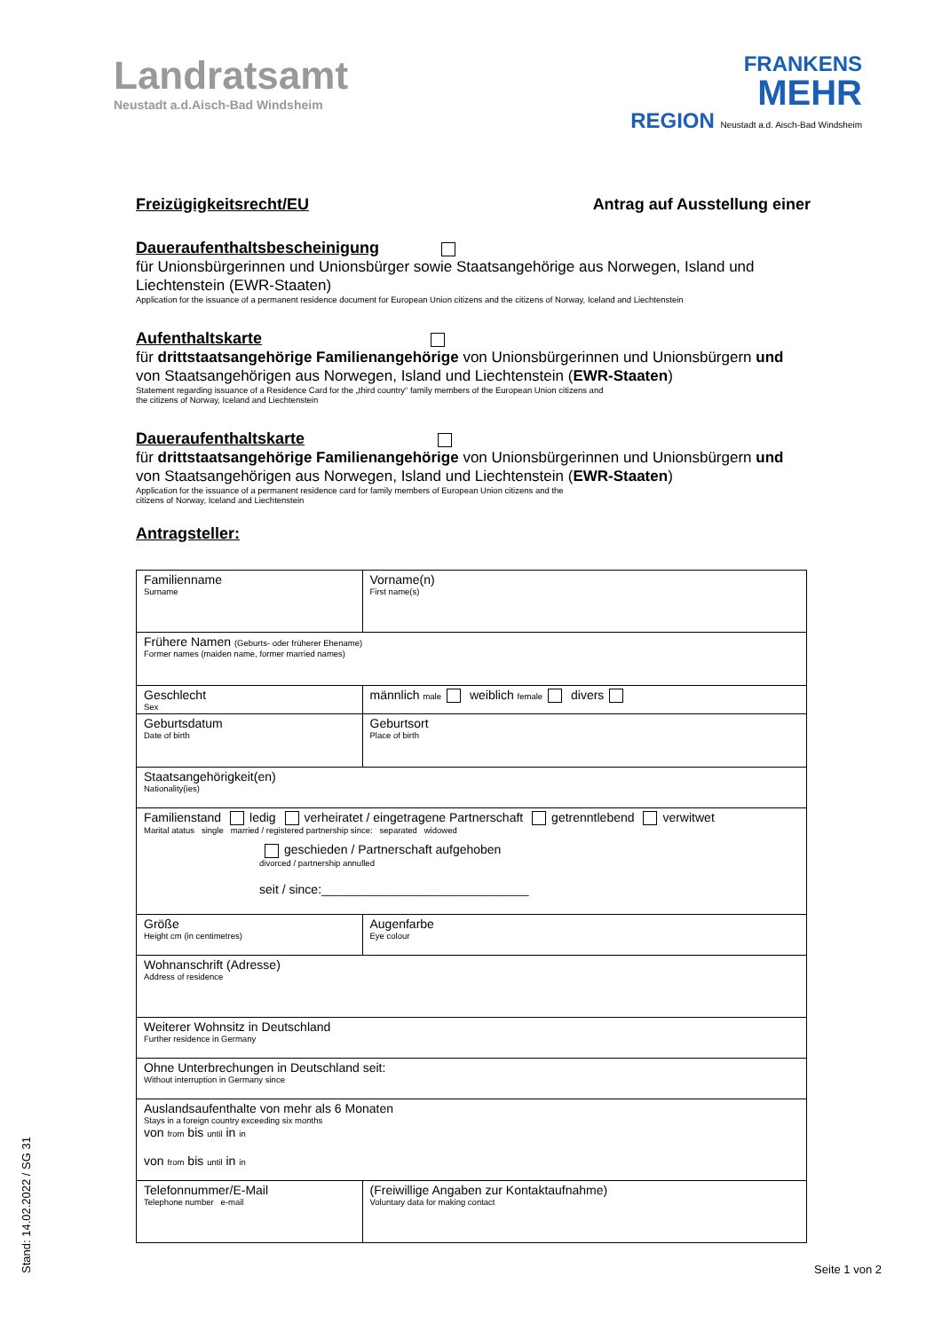Landratsamt
Neustadt a.d.Aisch-Bad Windsheim
FRANKENS
MEHR
REGION Neustadt a.d. Aisch-Bad Windsheim
Freizügigkeitsrecht/EU Antrag auf Ausstellung einer
Daueraufenthaltsbescheinigung
für Unionsbürgerinnen und Unionsbürger sowie Staatsangehörige aus Norwegen, Island und Liechtenstein (EWR-Staaten)
Application for the issuance of a permanent residence document for European Union citizens and the citizens of Norway, Iceland and Liechtenstein
Aufenthaltskarte
für drittstaatsangehörige Familienangehörige von Unionsbürgerinnen und Unionsbürgern und von Staatsangehörigen aus Norwegen, Island und Liechtenstein (EWR-Staaten)
Statement regarding issuance of a Residence Card for the „third country“ family members of the European Union citizens and
the citizens of Norway, Iceland and Liechtenstein
Daueraufenthaltskarte
für drittstaatsangehörige Familienangehörige von Unionsbürgerinnen und Unionsbürgern und von Staatsangehörigen aus Norwegen, Island und Liechtenstein (EWR-Staaten)
Application for the issuance of a permanent residence card for family members of European Union citizens and the
citizens of Norway, Iceland and Liechtenstein
Antragsteller:
| Familienname Surname | Vorname(n) First name(s) |
| Frühere Namen (Geburts- oder früherer Ehename) Former names (maiden name, former married names) | |
| Geschlecht Sex | männlich male weiblich female divers |
| Geburtsdatum Date of birth | Geburtsort Place of birth |
| Staatsangehörigkeit(en) Nationality(ies) | |
| Familienstand ledig verheiratet / eingetragene Partnerschaft getrenntlebend verwitwet Marital atatus single married / registered partnership since: separated widowed geschieden / Partnerschaft aufgehoben divorced / partnership annulled seit / since:______________________________ | |
| Größe Height cm (in centimetres) | Augenfarbe Eye colour |
| Wohnanschrift (Adresse) Address of residence | |
| Weiterer Wohnsitz in Deutschland Further residence in Germany | |
| Ohne Unterbrechungen in Deutschland seit: Without interruption in Germany since | |
| Auslandsaufenthalte von mehr als 6 Monaten Stays in a foreign country exceeding six months von from bis until in in von from bis until in in | |
| Telefonnummer/E-Mail Telephone number e-mail | (Freiwillige Angaben zur Kontaktaufnahme) Voluntary data for making contact |
Seite 1 von 2
Stand: 14.02.2022 / SG 31